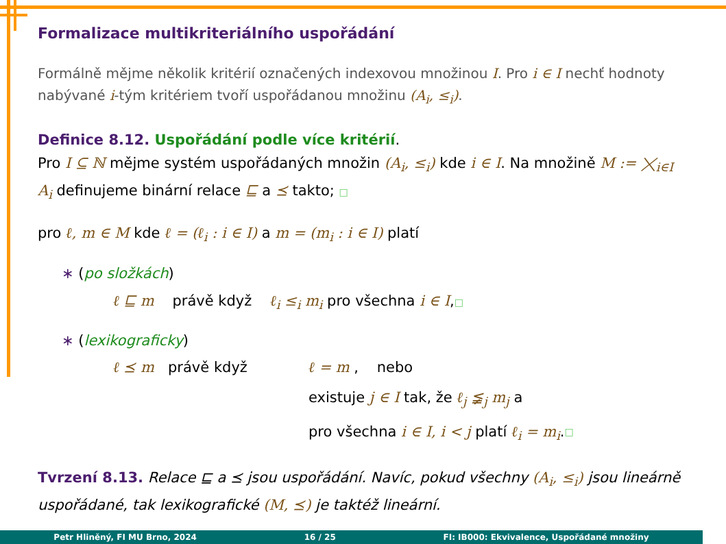Formalizace multikriteriálního uspořádání
Formálně mějme několik kritérií označených indexovou množinou I. Pro i ∈ I nechť hodnoty nabývané i-tým kritériem tvoří uspořádanou množinu (A<sub>i</sub>, ≤<sub>i</sub>).
Definice 8.12. Uspořádání podle více kritérií.
Pro I ⊆ ℕ mějme systém uspořádaných množin (A<sub>i</sub>, ≤<sub>i</sub>) kde i ∈ I. Na množině M := ⨉<sub>i∈I</sub> A<sub>i</sub> definujeme binární relace ⊑ a ⪯ takto; □
pro ℓ, m ∈ M kde ℓ = (ℓ<sub>i</sub> : i ∈ I) a m = (m<sub>i</sub> : i ∈ I) platí
∗ (po složkách)
ℓ ⊑ m právě když ℓ<sub>i</sub> ≤<sub>i</sub> m<sub>i</sub> pro všechna i ∈ I,□
∗ (lexikograficky)
ℓ ⪯ m právě když ℓ = m , nebo
existuje j ∈ I tak, že ℓ<sub>j</sub> ≨<sub>j</sub> m<sub>j</sub> a
pro všechna i ∈ I, i < j platí ℓ<sub>i</sub> = m<sub>i</sub>. □
Tvrzení 8.13. Relace ⊑ a ⪯ jsou uspořádání. Navíc, pokud všechny (A<sub>i</sub>, ≤<sub>i</sub>) jsou lineárně uspořádané, tak lexikografické (M, ⪯) je taktéž lineární.
Petr Hliněný, FI MU Brno, 2024 16 / 25 FI: IB000: Ekvivalence, Uspořádané množiny